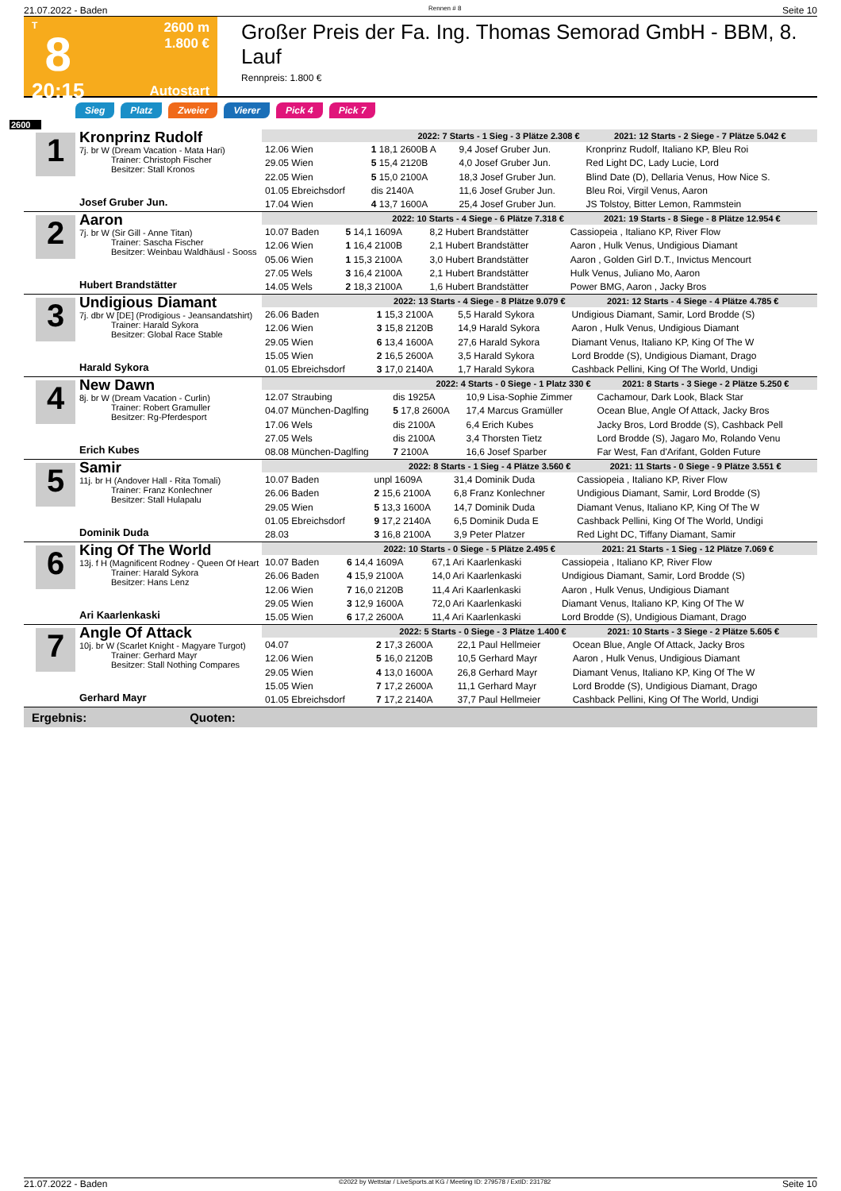21.07.2022 - Baden Rennen # 8 Seite 10
T
8
20:15
2600 m
1.800 €
Autostart
Großer Preis der Fa. Ing. Thomas Semorad GmbH - BBM, 8. Lauf
Rennpreis: 1.800 €
Sieg Platz Zweier Vierer Pick 4 Pick 7
2600
1
Kronprinz Rudolf
7j. br W (Dream Vacation - Mata Hari)
Trainer: Christoph Fischer
Besitzer: Stall Kronos
Josef Gruber Jun.
| 2022: 7 Starts - 1 Sieg - 3 Plätze 2.308 € | | | 2021: 12 Starts - 2 Siege - 7 Plätze 5.042 € |
| --- | --- | --- | --- |
| 12.06 Wien | 1 18,1 2600B A | 9,4 Josef Gruber Jun. | Kronprinz Rudolf, Italiano KP, Bleu Roi |
| 29.05 Wien | 5 15,4 2120B | 4,0 Josef Gruber Jun. | Red Light DC, Lady Lucie, Lord |
| 22.05 Wien | 5 15,0 2100A | 18,3 Josef Gruber Jun. | Blind Date (D), Dellaria Venus, How Nice S. |
| 01.05 Ebreichsdorf | dis 2140A | 11,6 Josef Gruber Jun. | Bleu Roi, Virgil Venus, Aaron |
| 17.04 Wien | 4 13,7 1600A | 25,4 Josef Gruber Jun. | JS Tolstoy, Bitter Lemon, Rammstein |
2
Aaron
7j. br W (Sir Gill - Anne Titan)
Trainer: Sascha Fischer
Besitzer: Weinbau Waldhäusl - Sooss
Hubert Brandstätter
| 2022: 10 Starts - 4 Siege - 6 Plätze 7.318 € | | | 2021: 19 Starts - 8 Siege - 8 Plätze 12.954 € |
| --- | --- | --- | --- |
| 10.07 Baden | 5 14,1 1609A | 8,2 Hubert Brandstätter | Cassiopeia , Italiano KP, River Flow |
| 12.06 Wien | 1 16,4 2100B | 2,1 Hubert Brandstätter | Aaron , Hulk Venus, Undigious Diamant |
| 05.06 Wien | 1 15,3 2100A | 3,0 Hubert Brandstätter | Aaron , Golden Girl D.T., Invictus Mencourt |
| 27.05 Wels | 3 16,4 2100A | 2,1 Hubert Brandstätter | Hulk Venus, Juliano Mo, Aaron |
| 14.05 Wels | 2 18,3 2100A | 1,6 Hubert Brandstätter | Power BMG, Aaron , Jacky Bros |
3
Undigious Diamant
7j. dbr W [DE] (Prodigious - Jeansandatshirt)
Trainer: Harald Sykora
Besitzer: Global Race Stable
Harald Sykora
| 2022: 13 Starts - 4 Siege - 8 Plätze 9.079 € | | | 2021: 12 Starts - 4 Siege - 4 Plätze 4.785 € |
| --- | --- | --- | --- |
| 26.06 Baden | 1 15,3 2100A | 5,5 Harald Sykora | Undigious Diamant, Samir, Lord Brodde (S) |
| 12.06 Wien | 3 15,8 2120B | 14,9 Harald Sykora | Aaron , Hulk Venus, Undigious Diamant |
| 29.05 Wien | 6 13,4 1600A | 27,6 Harald Sykora | Diamant Venus, Italiano KP, King Of The W |
| 15.05 Wien | 2 16,5 2600A | 3,5 Harald Sykora | Lord Brodde (S), Undigious Diamant, Drago |
| 01.05 Ebreichsdorf | 3 17,0 2140A | 1,7 Harald Sykora | Cashback Pellini, King Of The World, Undigi |
4
New Dawn
8j. br W (Dream Vacation - Curlin)
Trainer: Robert Gramuller
Besitzer: Rg-Pferdesport
Erich Kubes
| 2022: 4 Starts - 0 Siege - 1 Platz 330 € | | | 2021: 8 Starts - 3 Siege - 2 Plätze 5.250 € |
| --- | --- | --- | --- |
| 12.07 Straubing | dis 1925A | 10,9 Lisa-Sophie Zimmer | Cachamour, Dark Look, Black Star |
| 04.07 München-Daglfing | 5 17,8 2600A | 17,4 Marcus Gramüller | Ocean Blue, Angle Of Attack, Jacky Bros |
| 17.06 Wels | dis 2100A | 6,4 Erich Kubes | Jacky Bros, Lord Brodde (S), Cashback Pell |
| 27.05 Wels | dis 2100A | 3,4 Thorsten Tietz | Lord Brodde (S), Jagaro Mo, Rolando Venu |
| 08.08 München-Daglfing | 7 2100A | 16,6 Josef Sparber | Far West, Fan d'Arifant, Golden Future |
5
Samir
11j. br H (Andover Hall - Rita Tomali)
Trainer: Franz Konlechner
Besitzer: Stall Hulapalu
Dominik Duda
| 2022: 8 Starts - 1 Sieg - 4 Plätze 3.560 € | | | 2021: 11 Starts - 0 Siege - 9 Plätze 3.551 € |
| --- | --- | --- | --- |
| 10.07 Baden | unpl 1609A | 31,4 Dominik Duda | Cassiopeia , Italiano KP, River Flow |
| 26.06 Baden | 2 15,6 2100A | 6,8 Franz Konlechner | Undigious Diamant, Samir, Lord Brodde (S) |
| 29.05 Wien | 5 13,3 1600A | 14,7 Dominik Duda | Diamant Venus, Italiano KP, King Of The W |
| 01.05 Ebreichsdorf | 9 17,2 2140A | 6,5 Dominik Duda E | Cashback Pellini, King Of The World, Undigi |
| 28.03 | 3 16,8 2100A | 3,9 Peter Platzer | Red Light DC, Tiffany Diamant, Samir |
6
King Of The World
13j. f H (Magnificent Rodney - Queen Of Heart
Trainer: Harald Sykora
Besitzer: Hans Lenz
Ari Kaarlenkaski
| 2022: 10 Starts - 0 Siege - 5 Plätze 2.495 € | | | 2021: 21 Starts - 1 Sieg - 12 Plätze 7.069 € |
| --- | --- | --- | --- |
| 10.07 Baden | 6 14,4 1609A | 67,1 Ari Kaarlenkaski | Cassiopeia , Italiano KP, River Flow |
| 26.06 Baden | 4 15,9 2100A | 14,0 Ari Kaarlenkaski | Undigious Diamant, Samir, Lord Brodde (S) |
| 12.06 Wien | 7 16,0 2120B | 11,4 Ari Kaarlenkaski | Aaron , Hulk Venus, Undigious Diamant |
| 29.05 Wien | 3 12,9 1600A | 72,0 Ari Kaarlenkaski | Diamant Venus, Italiano KP, King Of The W |
| 15.05 Wien | 6 17,2 2600A | 11,4 Ari Kaarlenkaski | Lord Brodde (S), Undigious Diamant, Drago |
7
Angle Of Attack
10j. br W (Scarlet Knight - Magyare Turgot)
Trainer: Gerhard Mayr
Besitzer: Stall Nothing Compares
Gerhard Mayr
| 2022: 5 Starts - 0 Siege - 3 Plätze 1.400 € | | | 2021: 10 Starts - 3 Siege - 2 Plätze 5.605 € |
| --- | --- | --- | --- |
| 04.07 | 2 17,3 2600A | 22,1 Paul Hellmeier | Ocean Blue, Angle Of Attack, Jacky Bros |
| 12.06 Wien | 5 16,0 2120B | 10,5 Gerhard Mayr | Aaron , Hulk Venus, Undigious Diamant |
| 29.05 Wien | 4 13,0 1600A | 26,8 Gerhard Mayr | Diamant Venus, Italiano KP, King Of The W |
| 15.05 Wien | 7 17,2 2600A | 11,1 Gerhard Mayr | Lord Brodde (S), Undigious Diamant, Drago |
| 01.05 Ebreichsdorf | 7 17,2 2140A | 37,7 Paul Hellmeier | Cashback Pellini, King Of The World, Undigi |
Ergebnis: Quoten:
21.07.2022 - Baden ©2022 by Wettstar / LiveSports.at KG / Meeting ID: 279578 / ExtID: 231782 Seite 10